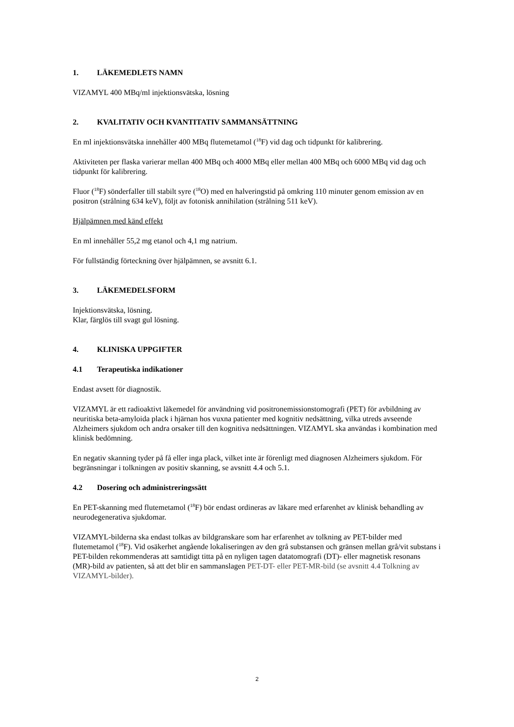1. LÄKEMEDLETS NAMN
VIZAMYL 400 MBq/ml injektionsvätska, lösning
2. KVALITATIV OCH KVANTITATIV SAMMANSÄTTNING
En ml injektionsvätska innehåller 400 MBq flutemetamol (<sup>18</sup>F) vid dag och tidpunkt för kalibrering.
Aktiviteten per flaska varierar mellan 400 MBq och 4000 MBq eller mellan 400 MBq och 6000 MBq vid dag och tidpunkt för kalibrering.
Fluor (<sup>18</sup>F) sönderfaller till stabilt syre (<sup>18</sup>O) med en halveringstid på omkring 110 minuter genom emission av en positron (strålning 634 keV), följt av fotonisk annihilation (strålning 511 keV).
Hjälpämnen med känd effekt
En ml innehåller 55,2 mg etanol och 4,1 mg natrium.
För fullständig förteckning över hjälpämnen, se avsnitt 6.1.
3. LÄKEMEDELSFORM
Injektionsvätska, lösning.
Klar, färglös till svagt gul lösning.
4. KLINISKA UPPGIFTER
4.1 Terapeutiska indikationer
Endast avsett för diagnostik.
VIZAMYL är ett radioaktivt läkemedel för användning vid positronemissionstomografi (PET) för avbildning av neuritiska beta-amyloida plack i hjärnan hos vuxna patienter med kognitiv nedsättning, vilka utreds avseende Alzheimers sjukdom och andra orsaker till den kognitiva nedsättningen. VIZAMYL ska användas i kombination med klinisk bedömning.
En negativ skanning tyder på få eller inga plack, vilket inte är förenligt med diagnosen Alzheimers sjukdom. För begränsningar i tolkningen av positiv skanning, se avsnitt 4.4 och 5.1.
4.2 Dosering och administreringssätt
En PET-skanning med flutemetamol (<sup>18</sup>F) bör endast ordineras av läkare med erfarenhet av klinisk behandling av neurodegenerativa sjukdomar.
VIZAMYL-bilderna ska endast tolkas av bildgranskare som har erfarenhet av tolkning av PET-bilder med flutemetamol (<sup>18</sup>F). Vid osäkerhet angående lokaliseringen av den grå substansen och gränsen mellan grå/vit substans i PET-bilden rekommenderas att samtidigt titta på en nyligen tagen datatomografi (DT)- eller magnetisk resonans (MR)-bild av patienten, så att det blir en sammanslagen PET-DT- eller PET-MR-bild (se avsnitt 4.4 Tolkning av VIZAMYL-bilder).
2